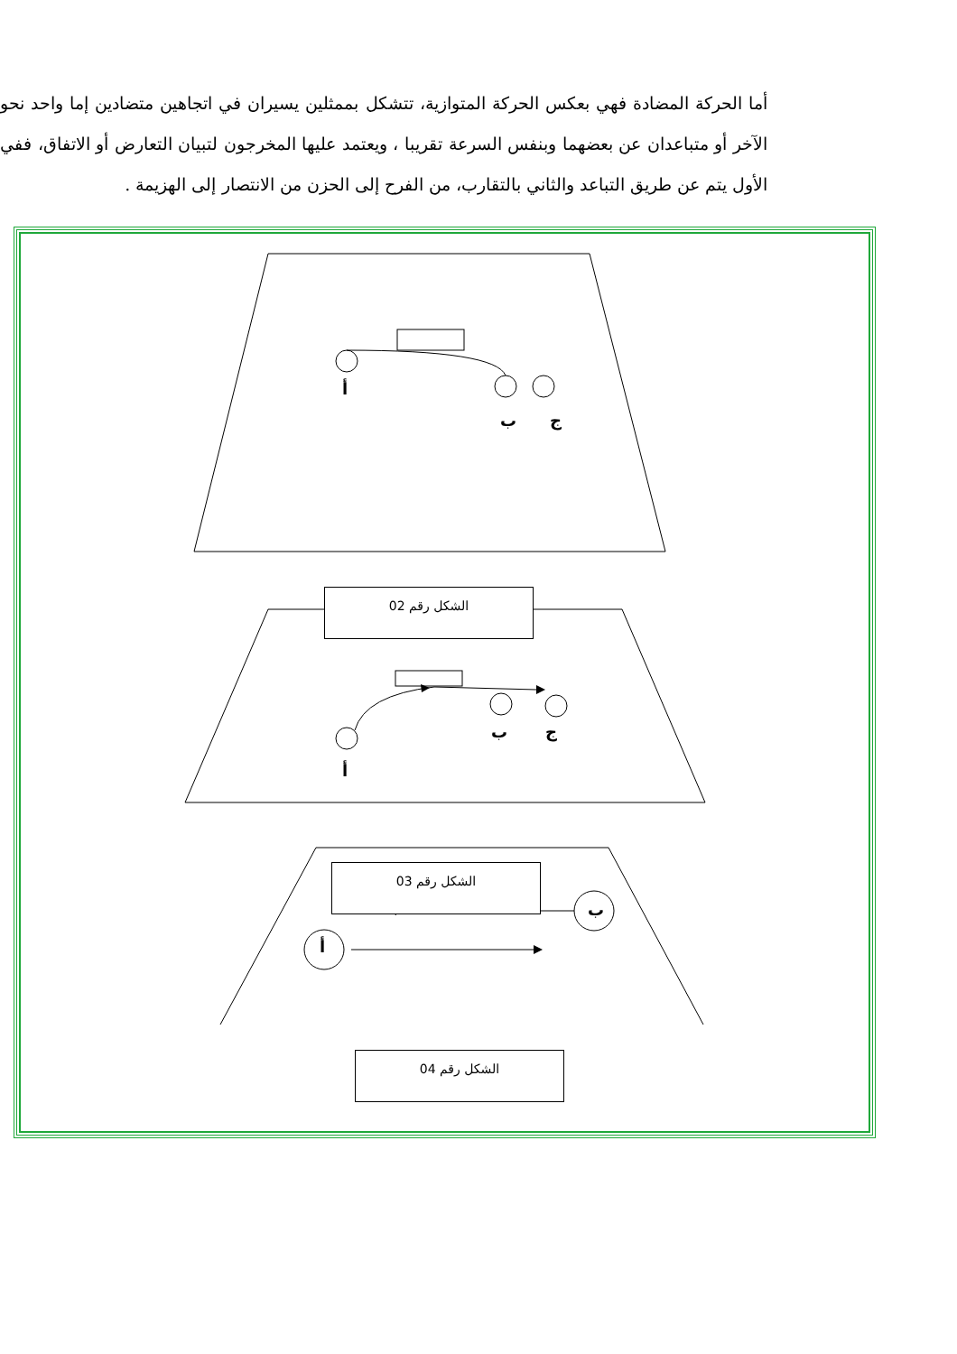أما الحركة المضادة فهي بعكس الحركة المتوازية، تتشكل بممثلين يسيران في اتجاهين متضادين إما واحد نحو الآخر أو متباعدان عن بعضهما وبنفس السرعة تقريبا ، ويعتمد عليها المخرجون لتبيان التعارض أو الاتفاق، ففي الأول يتم عن طريق التباعد والثاني بالتقارب، من الفرح إلى الحزن من الانتصار إلى الهزيمة .
أ
ب ج
الشكل رقم 02
ب ج
أ
الشكل رقم 03
ب
أ
الشكل رقم 04